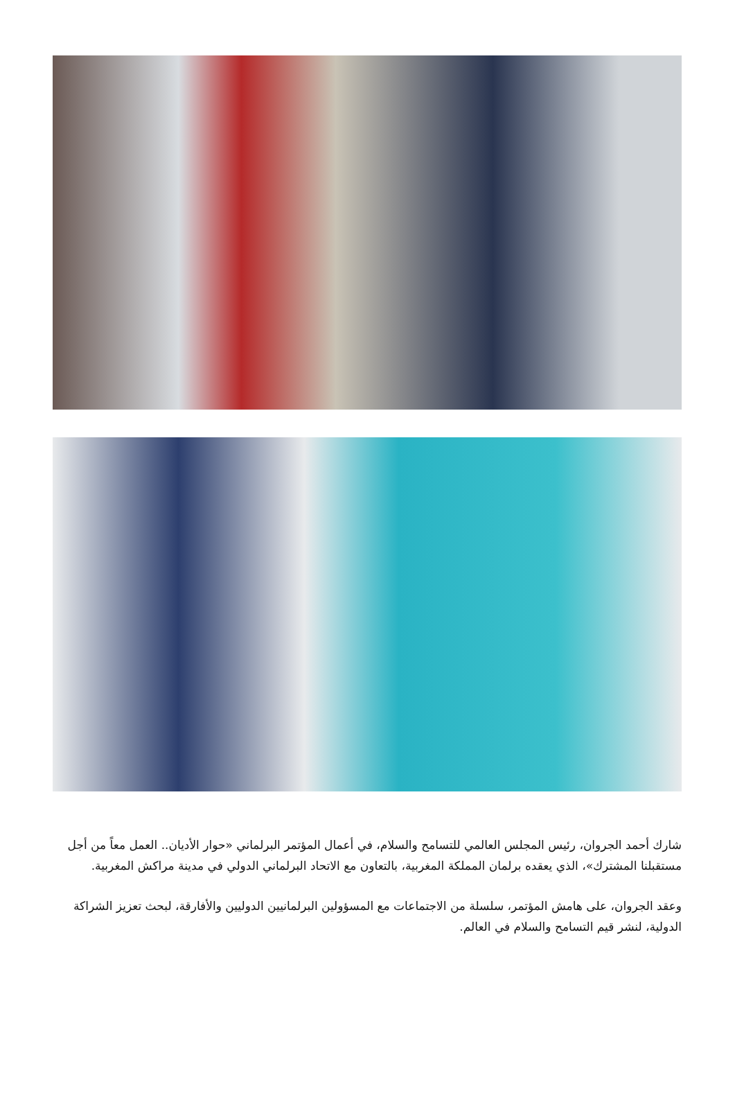شارك أحمد الجروان، رئيس المجلس العالمي للتسامح والسلام، في أعمال المؤتمر البرلماني «حوار الأديان.. العمل معاً من أجل مستقبلنا المشترك»، الذي يعقده برلمان المملكة المغربية، بالتعاون مع الاتحاد البرلماني الدولي في مدينة مراكش المغربية.
وعقد الجروان، على هامش المؤتمر، سلسلة من الاجتماعات مع المسؤولين البرلمانيين الدوليين والأفارقة، لبحث تعزيز الشراكة الدولية، لنشر قيم التسامح والسلام في العالم.